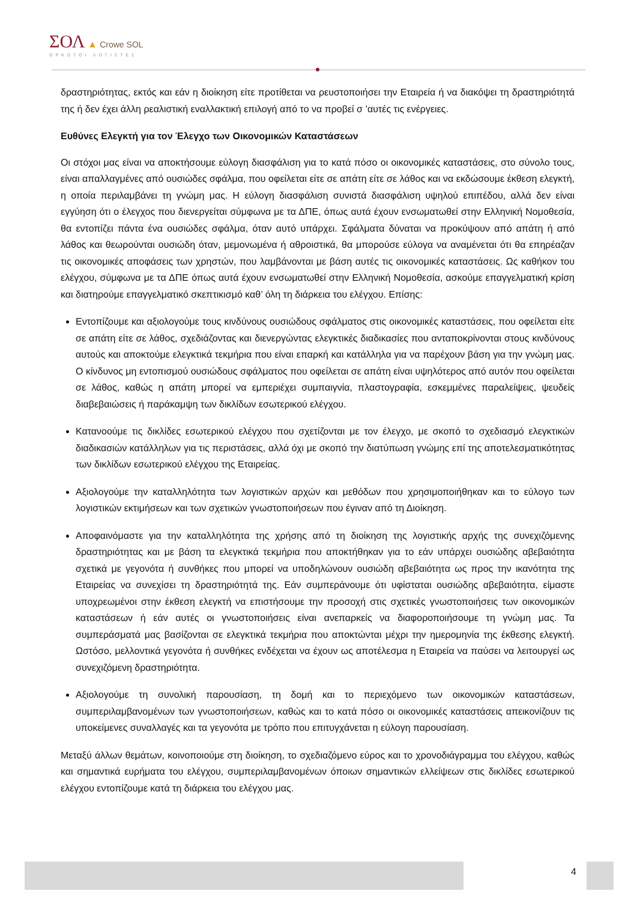ΣΟΛ ▲ Crowe SOL
ΟΡΚΩΤΟΙ ΛΟΓΙΣΤΕΣ
δραστηριότητας, εκτός και εάν η διοίκηση είτε προτίθεται να ρευστοποιήσει την Εταιρεία ή να διακόψει τη δραστηριότητά της ή δεν έχει άλλη ρεαλιστική εναλλακτική επιλογή από το να προβεί σ ’αυτές τις ενέργειες.
Ευθύνες Ελεγκτή για τον Έλεγχο των Οικονομικών Καταστάσεων
Οι στόχοι μας είναι να αποκτήσουμε εύλογη διασφάλιση για το κατά πόσο οι οικονομικές καταστάσεις, στο σύνολο τους, είναι απαλλαγμένες από ουσιώδες σφάλμα, που οφείλεται είτε σε απάτη είτε σε λάθος και να εκδώσουμε έκθεση ελεγκτή, η οποία περιλαμβάνει τη γνώμη μας. Η εύλογη διασφάλιση συνιστά διασφάλιση υψηλού επιπέδου, αλλά δεν είναι εγγύηση ότι ο έλεγχος που διενεργείται σύμφωνα με τα ΔΠΕ, όπως αυτά έχουν ενσωματωθεί στην Ελληνική Νομοθεσία, θα εντοπίζει πάντα ένα ουσιώδες σφάλμα, όταν αυτό υπάρχει. Σφάλματα δύναται να προκύψουν από απάτη ή από λάθος και θεωρούνται ουσιώδη όταν, μεμονωμένα ή αθροιστικά, θα μπορούσε εύλογα να αναμένεται ότι θα επηρέαζαν τις οικονομικές αποφάσεις των χρηστών, που λαμβάνονται με βάση αυτές τις οικονομικές καταστάσεις. Ως καθήκον του ελέγχου, σύμφωνα με τα ΔΠΕ όπως αυτά έχουν ενσωματωθεί στην Ελληνική Νομοθεσία, ασκούμε επαγγελματική κρίση και διατηρούμε επαγγελματικό σκεπτικισμό καθ’ όλη τη διάρκεια του ελέγχου. Επίσης:
Εντοπίζουμε και αξιολογούμε τους κινδύνους ουσιώδους σφάλματος στις οικονομικές καταστάσεις, που οφείλεται είτε σε απάτη είτε σε λάθος, σχεδιάζοντας και διενεργώντας ελεγκτικές διαδικασίες που ανταποκρίνονται στους κινδύνους αυτούς και αποκτούμε ελεγκτικά τεκμήρια που είναι επαρκή και κατάλληλα για να παρέχουν βάση για την γνώμη μας. Ο κίνδυνος μη εντοπισμού ουσιώδους σφάλματος που οφείλεται σε απάτη είναι υψηλότερος από αυτόν που οφείλεται σε λάθος, καθώς η απάτη μπορεί να εμπεριέχει συμπαιγνία, πλαστογραφία, εσκεμμένες παραλείψεις, ψευδείς διαβεβαιώσεις ή παράκαμψη των δικλίδων εσωτερικού ελέγχου.
Κατανοούμε τις δικλίδες εσωτερικού ελέγχου που σχετίζονται με τον έλεγχο, με σκοπό το σχεδιασμό ελεγκτικών διαδικασιών κατάλληλων για τις περιστάσεις, αλλά όχι με σκοπό την διατύπωση γνώμης επί της αποτελεσματικότητας των δικλίδων εσωτερικού ελέγχου της Εταιρείας.
Αξιολογούμε την καταλληλότητα των λογιστικών αρχών και μεθόδων που χρησιμοποιήθηκαν και το εύλογο των λογιστικών εκτιμήσεων και των σχετικών γνωστοποιήσεων που έγιναν από τη Διοίκηση.
Αποφαινόμαστε για την καταλληλότητα της χρήσης από τη διοίκηση της λογιστικής αρχής της συνεχιζόμενης δραστηριότητας και με βάση τα ελεγκτικά τεκμήρια που αποκτήθηκαν για το εάν υπάρχει ουσιώδης αβεβαιότητα σχετικά με γεγονότα ή συνθήκες που μπορεί να υποδηλώνουν ουσιώδη αβεβαιότητα ως προς την ικανότητα της Εταιρείας να συνεχίσει τη δραστηριότητά της. Εάν συμπεράνουμε ότι υφίσταται ουσιώδης αβεβαιότητα, είμαστε υποχρεωμένοι στην έκθεση ελεγκτή να επιστήσουμε την προσοχή στις σχετικές γνωστοποιήσεις των οικονομικών καταστάσεων ή εάν αυτές οι γνωστοποιήσεις είναι ανεπαρκείς να διαφοροποιήσουμε τη γνώμη μας. Τα συμπεράσματά μας βασίζονται σε ελεγκτικά τεκμήρια που αποκτώνται μέχρι την ημερομηνία της έκθεσης ελεγκτή. Ωστόσο, μελλοντικά γεγονότα ή συνθήκες ενδέχεται να έχουν ως αποτέλεσμα η Εταιρεία να παύσει να λειτουργεί ως συνεχιζόμενη δραστηριότητα.
Αξιολογούμε τη συνολική παρουσίαση, τη δομή και το περιεχόμενο των οικονομικών καταστάσεων, συμπεριλαμβανομένων των γνωστοποιήσεων, καθώς και το κατά πόσο οι οικονομικές καταστάσεις απεικονίζουν τις υποκείμενες συναλλαγές και τα γεγονότα με τρόπο που επιτυγχάνεται η εύλογη παρουσίαση.
Μεταξύ άλλων θεμάτων, κοινοποιούμε στη διοίκηση, το σχεδιαζόμενο εύρος και το χρονοδιάγραμμα του ελέγχου, καθώς και σημαντικά ευρήματα του ελέγχου, συμπεριλαμβανομένων όποιων σημαντικών ελλείψεων στις δικλίδες εσωτερικού ελέγχου εντοπίζουμε κατά τη διάρκεια του ελέγχου μας.
4